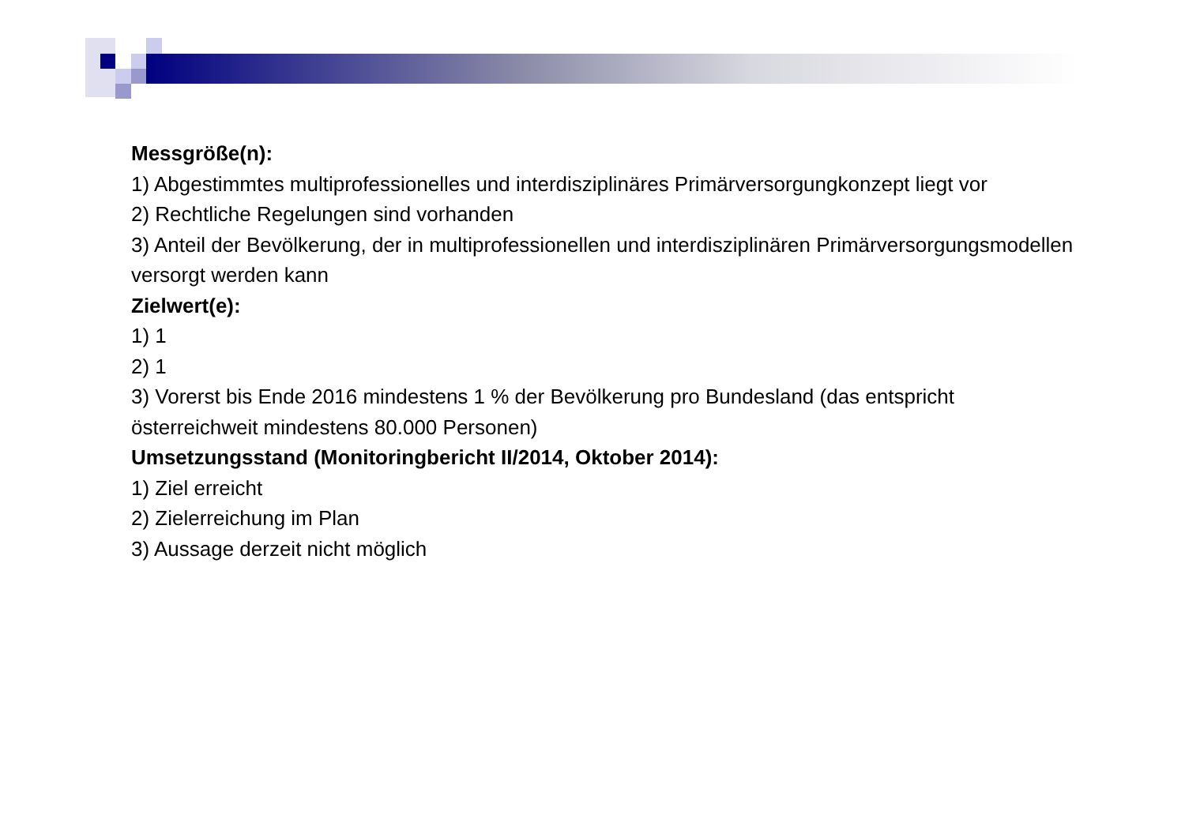Messgröße(n):
1) Abgestimmtes multiprofessionelles und interdisziplinäres Primärversorgungkonzept liegt vor
2) Rechtliche Regelungen sind vorhanden
3) Anteil der Bevölkerung, der in multiprofessionellen und interdisziplinären Primärversorgungsmodellen versorgt werden kann
Zielwert(e):
1) 1
2) 1
3) Vorerst bis Ende 2016 mindestens 1 % der Bevölkerung pro Bundesland (das entspricht österreichweit mindestens 80.000 Personen)
Umsetzungsstand (Monitoringbericht II/2014, Oktober 2014):
1) Ziel erreicht
2) Zielerreichung im Plan
3) Aussage derzeit nicht möglich